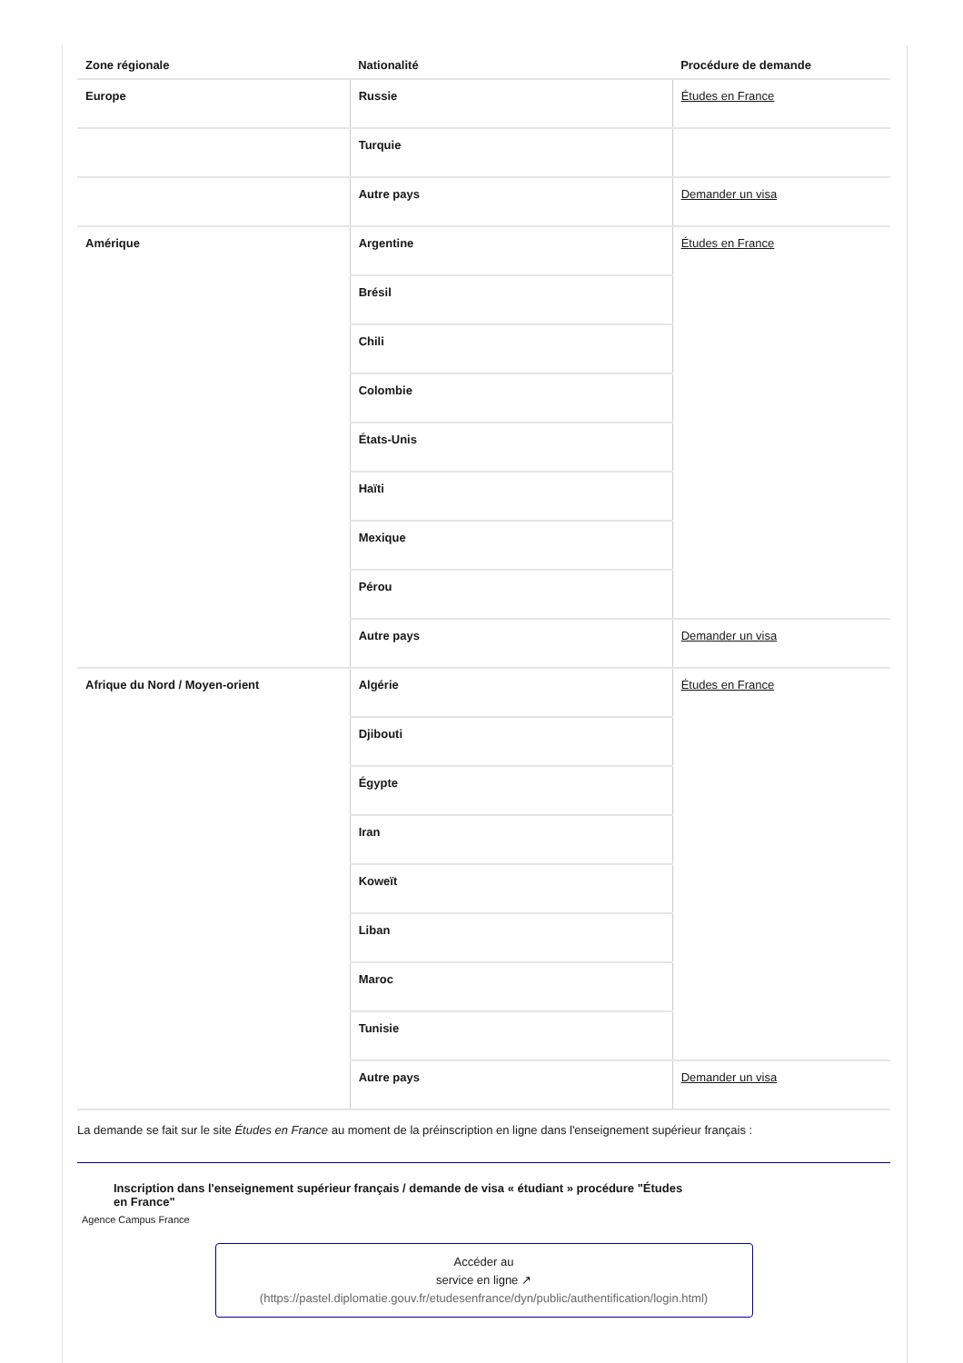| Zone régionale | Nationalité | Procédure de demande |
| --- | --- | --- |
| Europe | Russie | Études en France |
| | Turquie | |
| | Autre pays | Demander un visa |
| Amérique | Argentine | Études en France |
| | Brésil | |
| | Chili | |
| | Colombie | |
| | États-Unis | |
| | Haïti | |
| | Mexique | |
| | Pérou | |
| | Autre pays | Demander un visa |
| Afrique du Nord / Moyen-orient | Algérie | Études en France |
| | Djibouti | |
| | Égypte | |
| | Iran | |
| | Koweït | |
| | Liban | |
| | Maroc | |
| | Tunisie | |
| | Autre pays | Demander un visa |
La demande se fait sur le site Études en France au moment de la préinscription en ligne dans l'enseignement supérieur français :
Inscription dans l'enseignement supérieur français / demande de visa « étudiant » procédure "Études en France"
Agence Campus France
Accéder au
service en ligne ↗
(https://pastel.diplomatie.gouv.fr/etudesenfrance/dyn/public/authentification/login.html)